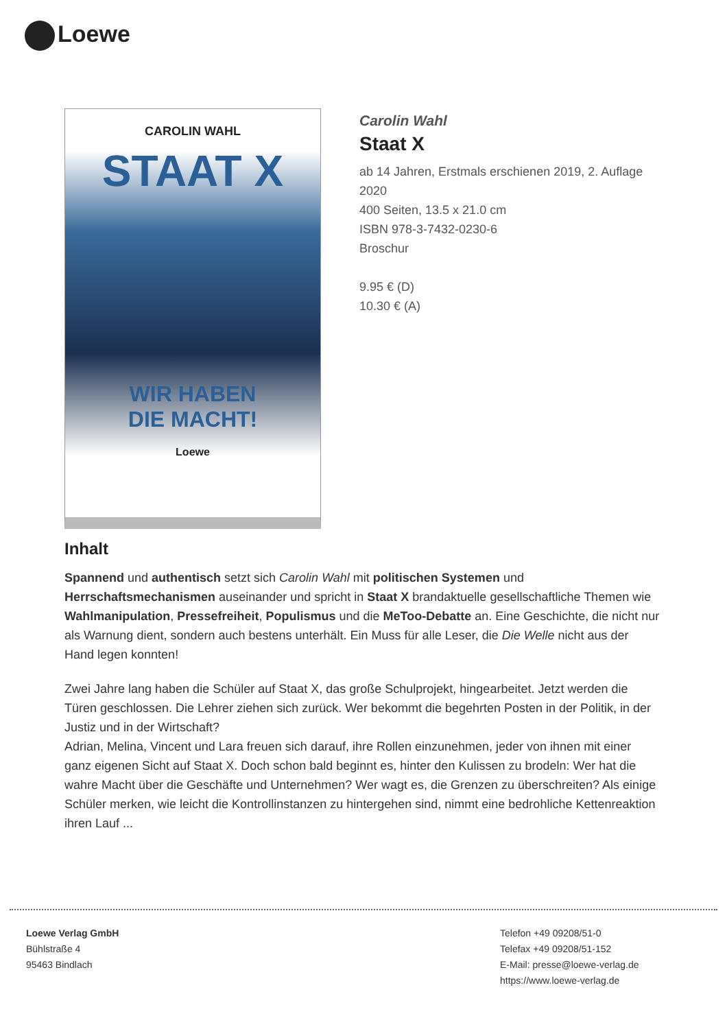Loewe
CAROLIN WAHL
STAAT X
WIR HABEN
DIE MACHT!
Loewe
Carolin Wahl
Staat X
ab 14 Jahren, Erstmals erschienen 2019, 2. Auflage 2020
400 Seiten, 13.5 x 21.0 cm
ISBN 978-3-7432-0230-6
Broschur
9.95 € (D)
10.30 € (A)
Inhalt
Spannend und authentisch setzt sich Carolin Wahl mit politischen Systemen und Herrschaftsmechanismen auseinander und spricht in Staat X brandaktuelle gesellschaftliche Themen wie Wahlmanipulation, Pressefreiheit, Populismus und die MeToo-Debatte an. Eine Geschichte, die nicht nur als Warnung dient, sondern auch bestens unterhält. Ein Muss für alle Leser, die Die Welle nicht aus der Hand legen konnten!
Zwei Jahre lang haben die Schüler auf Staat X, das große Schulprojekt, hingearbeitet. Jetzt werden die Türen geschlossen. Die Lehrer ziehen sich zurück. Wer bekommt die begehrten Posten in der Politik, in der Justiz und in der Wirtschaft?
Adrian, Melina, Vincent und Lara freuen sich darauf, ihre Rollen einzunehmen, jeder von ihnen mit einer ganz eigenen Sicht auf Staat X. Doch schon bald beginnt es, hinter den Kulissen zu brodeln: Wer hat die wahre Macht über die Geschäfte und Unternehmen? Wer wagt es, die Grenzen zu überschreiten? Als einige Schüler merken, wie leicht die Kontrollinstanzen zu hintergehen sind, nimmt eine bedrohliche Kettenreaktion ihren Lauf ...
Loewe Verlag GmbH
Bühlstraße 4
95463 Bindlach
Telefon +49 09208/51-0
Telefax +49 09208/51-152
E-Mail: presse@loewe-verlag.de
https://www.loewe-verlag.de